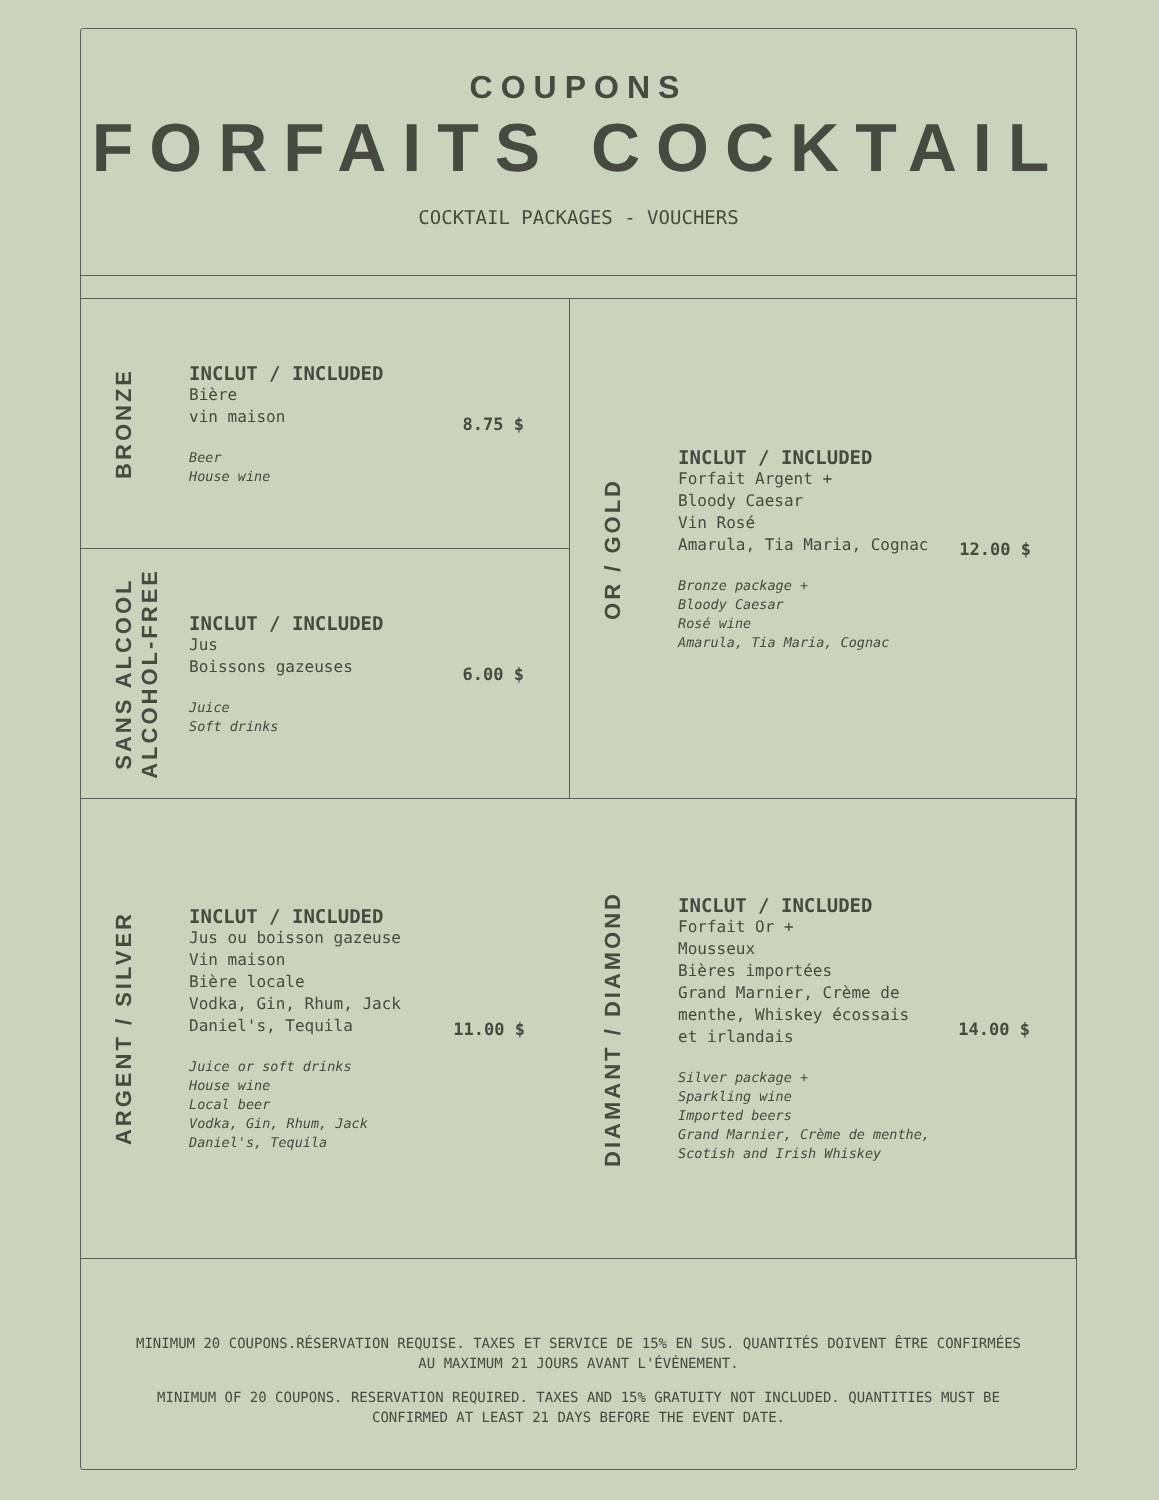COUPONS
FORFAITS COCKTAIL
COCKTAIL PACKAGES - VOUCHERS
BRONZE
INCLUT / INCLUDED
Bière
vin maison
Beer
House wine
8.75 $
OR / GOLD
INCLUT / INCLUDED
Forfait Argent +
Bloody Caesar
Vin Rosé
Amarula, Tia Maria, Cognac
Bronze package +
Bloody Caesar
Rosé wine
Amarula, Tia Maria, Cognac
12.00 $
SANS ALCOOL
ALCOHOL-FREE
INCLUT / INCLUDED
Jus
Boissons gazeuses
Juice
Soft drinks
6.00 $
ARGENT / SILVER
INCLUT / INCLUDED
Jus ou boisson gazeuse
Vin maison
Bière locale
Vodka, Gin, Rhum, Jack
Daniel's, Tequila
Juice or soft drinks
House wine
Local beer
Vodka, Gin, Rhum, Jack
Daniel's, Tequila
11.00 $
DIAMANT / DIAMOND
INCLUT / INCLUDED
Forfait Or +
Mousseux
Bières importées
Grand Marnier, Crème de
menthe, Whiskey écossais
et irlandais
Silver package +
Sparkling wine
Imported beers
Grand Marnier, Crème de menthe,
Scotish and Irish Whiskey
14.00 $
MINIMUM 20 COUPONS.RÉSERVATION REQUISE. TAXES ET SERVICE DE 15% EN SUS. QUANTITÉS DOIVENT ÊTRE CONFIRMÉES AU MAXIMUM 21 JOURS AVANT L'ÉVÉNEMENT.
MINIMUM OF 20 COUPONS. RESERVATION REQUIRED. TAXES AND 15% GRATUITY NOT INCLUDED. QUANTITIES MUST BE CONFIRMED AT LEAST 21 DAYS BEFORE THE EVENT DATE.